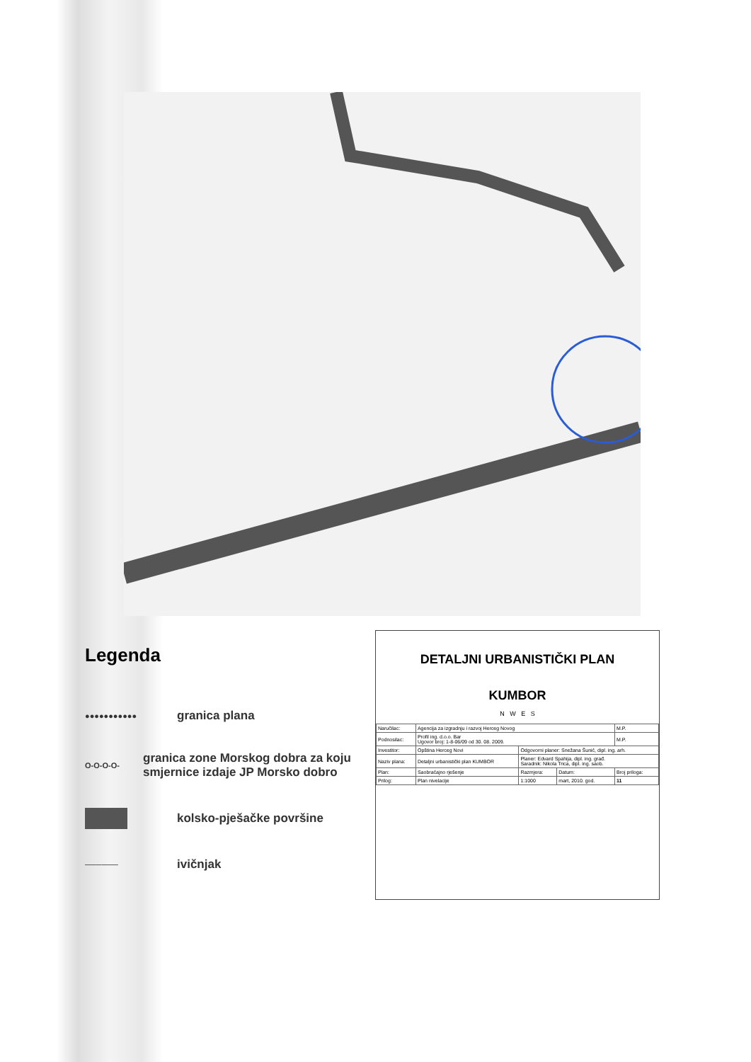Legenda
●●●●●●●●●●● granica plana
O-O-O-O- granica zone Morskog dobra za koju smjernice izdaje JP Morsko dobro
kolsko-pješačke površine
────── ivičnjak
DETALJNI URBANISTIČKI PLAN
KUMBOR
N W E S
| Naručilac: | Agencija za izgradnju i razvoj Herceg Novog | | | M.P. |
| Podnosilac: | Profil ing. d.o.o. Bar Ugovor broj: 1-8-06/09 od 30. 08. 2009. | | | M.P. |
| Investitor: | Opština Herceg Novi | Odgovorni planer: Snežana Šunić, dipl. ing. arh. | | |
| Naziv plana: | Detaljni urbanistički plan KUMBOR | Planer: Edvard Spahija, dipl. ing. građ. Saradnik: Nikola Trica, dipl. ing. saob. | | |
| Plan: | Saobraćajno rješenje | Razmjera: | Datum: | Broj priloga: |
| Prilog: | Plan nivelacije | 1:1000 | mart, 2010. god. | 11 |